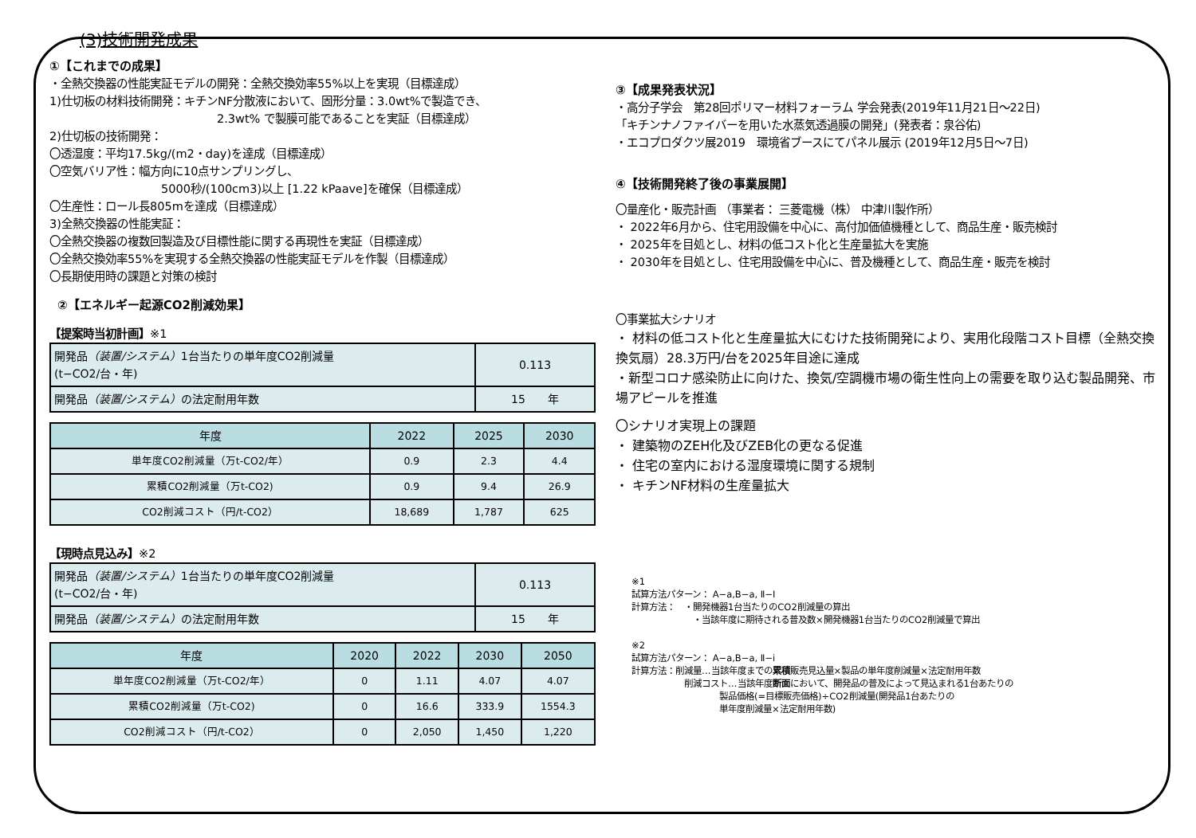(3)技術開発成果
①【これまでの成果】
・全熱交換器の性能実証モデルの開発：全熱交換効率55%以上を実現（目標達成）
1)仕切板の材料技術開発：キチンNF分散液において、固形分量：3.0wt%で製造でき、
2.3wt% で製膜可能であることを実証（目標達成）
2)仕切板の技術開発：
〇透湿度：平均17.5kg/(m2・day)を達成（目標達成）
〇空気バリア性：幅方向に10点サンプリングし、
5000秒/(100cm3)以上 [1.22 kPaave]を確保（目標達成）
〇生産性：ロール長805mを達成（目標達成）
3)全熱交換器の性能実証：
〇全熱交換器の複数回製造及び目標性能に関する再現性を実証（目標達成）
〇全熱交換効率55%を実現する全熱交換器の性能実証モデルを作製（目標達成）
〇長期使用時の課題と対策の検討
②【エネルギー起源CO2削減効果】
【提案時当初計画】※1
| 開発品 （装置/システム） 1台当たりの単年度CO2削減量 (t−CO2/台・年) | 0.113 |
| 開発品 （装置/システム） の法定耐用年数 | 15 年 |
| 年度 | 2022 | 2025 | 2030 |
| --- | --- | --- | --- |
| 単年度CO2削減量（万t-CO2/年） | 0.9 | 2.3 | 4.4 |
| 累積CO2削減量（万t-CO2) | 0.9 | 9.4 | 26.9 |
| CO2削減コスト（円/t-CO2） | 18,689 | 1,787 | 625 |
【現時点見込み】※2
| 開発品 （装置/システム） 1台当たりの単年度CO2削減量 (t−CO2/台・年) | 0.113 |
| 開発品 （装置/システム） の法定耐用年数 | 15 年 |
| 年度 | 2020 | 2022 | 2030 | 2050 |
| --- | --- | --- | --- | --- |
| 単年度CO2削減量（万t-CO2/年） | 0 | 1.11 | 4.07 | 4.07 |
| 累積CO2削減量（万t-CO2) | 0 | 16.6 | 333.9 | 1554.3 |
| CO2削減コスト（円/t-CO2） | 0 | 2,050 | 1,450 | 1,220 |
③【成果発表状況】
・高分子学会　第28回ポリマー材料フォーラム 学会発表(2019年11月21日～22日)
「キチンナノファイバーを用いた水蒸気透過膜の開発」(発表者：泉谷佑)
・エコプロダクツ展2019　環境省ブースにてパネル展示 (2019年12月5日～7日)
④【技術開発終了後の事業展開】
〇量産化・販売計画 （事業者： 三菱電機（株） 中津川製作所）
・ 2022年6月から、住宅用設備を中心に、高付加価値機種として、商品生産・販売検討
・ 2025年を目処とし、材料の低コスト化と生産量拡大を実施
・ 2030年を目処とし、住宅用設備を中心に、普及機種として、商品生産・販売を検討
〇事業拡大シナリオ
・ 材料の低コスト化と生産量拡大にむけた技術開発により、実用化段階コスト目標（全熱交換換気扇）28.3万円/台を2025年目途に達成
・新型コロナ感染防止に向けた、換気/空調機市場の衛生性向上の需要を取り込む製品開発、市場アピールを推進
〇シナリオ実現上の課題
・ 建築物のZEH化及びZEB化の更なる促進
・ 住宅の室内における湿度環境に関する規制
・ キチンNF材料の生産量拡大
※1
試算方法パターン： A−a,B−a, Ⅱ−I
計算方法：　・開発機器1台当たりのCO2削減量の算出
　　　　　　　・当該年度に期待される普及数×開発機器1台当たりのCO2削減量で算出
※2
試算方法パターン： A−a,B−a, Ⅱ−i
計算方法：削減量…当該年度までの累積販売見込量×製品の単年度削減量×法定耐用年数
　　　　　　削減コスト…当該年度断面において、開発品の普及によって見込まれる1台あたりの
　　　　　　　　　　製品価格(=目標販売価格)÷CO2削減量(開発品1台あたりの
　　　　　　　　　　単年度削減量×法定耐用年数)